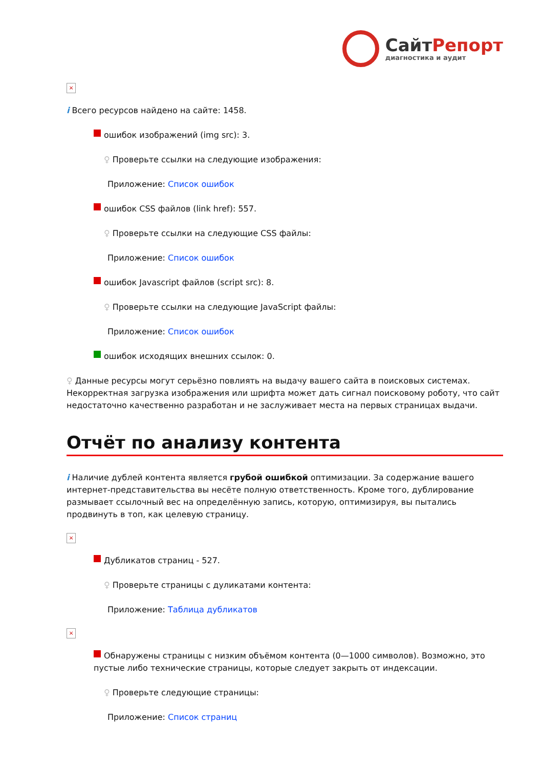СайтРепорт
диагностика и аудит
×
i Всего ресурсов найдено на сайте: 1458.
ошибок изображений (img src): 3.
♀ Проверьте ссылки на следующие изображения:
Приложение: Список ошибок
ошибок CSS файлов (link href): 557.
♀ Проверьте ссылки на следующие CSS файлы:
Приложение: Список ошибок
ошибок Javascript файлов (script src): 8.
♀ Проверьте ссылки на следующие JavaScript файлы:
Приложение: Список ошибок
ошибок исходящих внешних ссылок: 0.
♀ Данные ресурсы могут серьёзно повлиять на выдачу вашего сайта в поисковых системах. Некорректная загрузка изображения или шрифта может дать сигнал поисковому роботу, что сайт недостаточно качественно разработан и не заслуживает места на первых страницах выдачи.
Отчёт по анализу контента
i Наличие дублей контента является грубой ошибкой оптимизации. За содержание вашего интернет-представительства вы несёте полную ответственность. Кроме того, дублирование размывает ссылочный вес на определённую запись, которую, оптимизируя, вы пытались продвинуть в топ, как целевую страницу.
×
Дубликатов страниц - 527.
♀ Проверьте страницы с дуликатами контента:
Приложение: Таблица дубликатов
×
Обнаружены страницы с низким объёмом контента (0—1000 символов). Возможно, это пустые либо технические страницы, которые следует закрыть от индексации.
♀ Проверьте следующие страницы:
Приложение: Список страниц